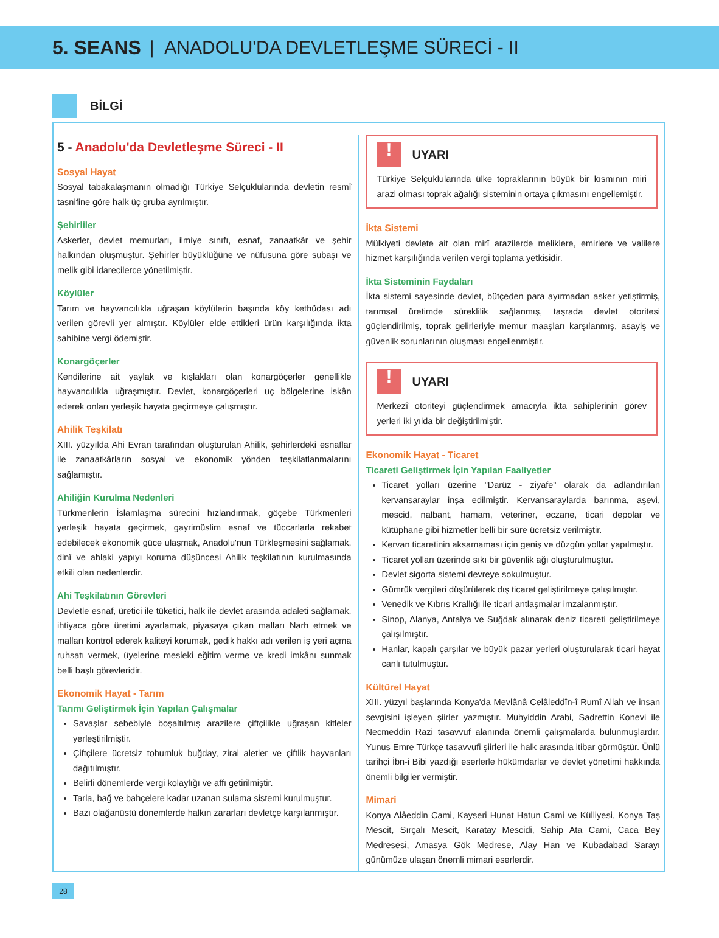5. SEANS | ANADOLU'DA DEVLETLEŞME SÜRECİ - II
BİLGİ
5 - Anadolu'da Devletleşme Süreci - II
Sosyal Hayat
Sosyal tabakalaşmanın olmadığı Türkiye Selçuklularında devletin resmî tasnifine göre halk üç gruba ayrılmıştır.
Şehirliler
Askerler, devlet memurları, ilmiye sınıfı, esnaf, zanaatkâr ve şehir halkından oluşmuştur. Şehirler büyüklüğüne ve nüfusuna göre subaşı ve melik gibi idarecilerce yönetilmiştir.
Köylüler
Tarım ve hayvancılıkla uğraşan köylülerin başında köy kethüdası adı verilen görevli yer almıştır. Köylüler elde ettikleri ürün karşılığında ikta sahibine vergi ödemiştir.
Konargöçerler
Kendilerine ait yaylak ve kışlakları olan konargöçerler genellikle hayvancılıkla uğraşmıştır. Devlet, konargöçerleri uç bölgelerine iskân ederek onları yerleşik hayata geçirmeye çalışmıştır.
Ahilik Teşkilatı
XIII. yüzyılda Ahi Evran tarafından oluşturulan Ahilik, şehirlerdeki esnaflar ile zanaatkârların sosyal ve ekonomik yönden teşkilatlanmalarını sağlamıştır.
Ahiliğin Kurulma Nedenleri
Türkmenlerin İslamlaşma sürecini hızlandırmak, göçebe Türkmenleri yerleşik hayata geçirmek, gayrimüslim esnaf ve tüccarlarla rekabet edebilecek ekonomik güce ulaşmak, Anadolu'nun Türkleşmesini sağlamak, dinî ve ahlaki yapıyı koruma düşüncesi Ahilik teşkilatının kurulmasında etkili olan nedenlerdir.
Ahi Teşkilatının Görevleri
Devletle esnaf, üretici ile tüketici, halk ile devlet arasında adaleti sağlamak, ihtiyaca göre üretimi ayarlamak, piyasaya çıkan malları Narh etmek ve malları kontrol ederek kaliteyi korumak, gedik hakkı adı verilen iş yeri açma ruhsatı vermek, üyelerine mesleki eğitim verme ve kredi imkânı sunmak belli başlı görevleridir.
Ekonomik Hayat - Tarım
Tarımı Geliştirmek İçin Yapılan Çalışmalar
Savaşlar sebebiyle boşaltılmış arazilere çiftçilikle uğraşan kitleler yerleştirilmiştir.
Çiftçilere ücretsiz tohumluk buğday, zirai aletler ve çiftlik hayvanları dağıtılmıştır.
Belirli dönemlerde vergi kolaylığı ve affı getirilmiştir.
Tarla, bağ ve bahçelere kadar uzanan sulama sistemi kurulmuştur.
Bazı olağanüstü dönemlerde halkın zararları devletçe karşılanmıştır.
! UYARI
Türkiye Selçuklularında ülke topraklarının büyük bir kısmının miri arazi olması toprak ağalığı sisteminin ortaya çıkmasını engellemiştir.
İkta Sistemi
Mülkiyeti devlete ait olan mirî arazilerde meliklere, emirlere ve valilere hizmet karşılığında verilen vergi toplama yetkisidir.
İkta Sisteminin Faydaları
İkta sistemi sayesinde devlet, bütçeden para ayırmadan asker yetiştirmiş, tarımsal üretimde süreklilik sağlanmış, taşrada devlet otoritesi güçlendirilmiş, toprak gelirleriyle memur maaşları karşılanmış, asayiş ve güvenlik sorunlarının oluşması engellenmiştir.
! UYARI
Merkezî otoriteyi güçlendirmek amacıyla ikta sahiplerinin görev yerleri iki yılda bir değiştirilmiştir.
Ekonomik Hayat - Ticaret
Ticareti Geliştirmek İçin Yapılan Faaliyetler
Ticaret yolları üzerine "Darüz - ziyafe" olarak da adlandırılan kervansaraylar inşa edilmiştir. Kervansaraylarda barınma, aşevi, mescid, nalbant, hamam, veteriner, eczane, ticari depolar ve kütüphane gibi hizmetler belli bir süre ücretsiz verilmiştir.
Kervan ticaretinin aksamaması için geniş ve düzgün yollar yapılmıştır.
Ticaret yolları üzerinde sıkı bir güvenlik ağı oluşturulmuştur.
Devlet sigorta sistemi devreye sokulmuştur.
Gümrük vergileri düşürülerek dış ticaret geliştirilmeye çalışılmıştır.
Venedik ve Kıbrıs Krallığı ile ticari antlaşmalar imzalanmıştır.
Sinop, Alanya, Antalya ve Suğdak alınarak deniz ticareti geliştirilmeye çalışılmıştır.
Hanlar, kapalı çarşılar ve büyük pazar yerleri oluşturularak ticari hayat canlı tutulmuştur.
Kültürel Hayat
XIII. yüzyıl başlarında Konya'da Mevlânâ Celâleddîn-î Rumî Allah ve insan sevgisini işleyen şiirler yazmıştır. Muhyiddin Arabi, Sadrettin Konevi ile Necmeddin Razi tasavvuf alanında önemli çalışmalarda bulunmuşlardır. Yunus Emre Türkçe tasavvufi şiirleri ile halk arasında itibar görmüştür. Ünlü tarihçi İbn-i Bibi yazdığı eserlerle hükümdarlar ve devlet yönetimi hakkında önemli bilgiler vermiştir.
Mimari
Konya Alâeddin Cami, Kayseri Hunat Hatun Cami ve Külliyesi, Konya Taş Mescit, Sırçalı Mescit, Karatay Mescidi, Sahip Ata Cami, Caca Bey Medresesi, Amasya Gök Medrese, Alay Han ve Kubadabad Sarayı günümüze ulaşan önemli mimari eserlerdir.
28